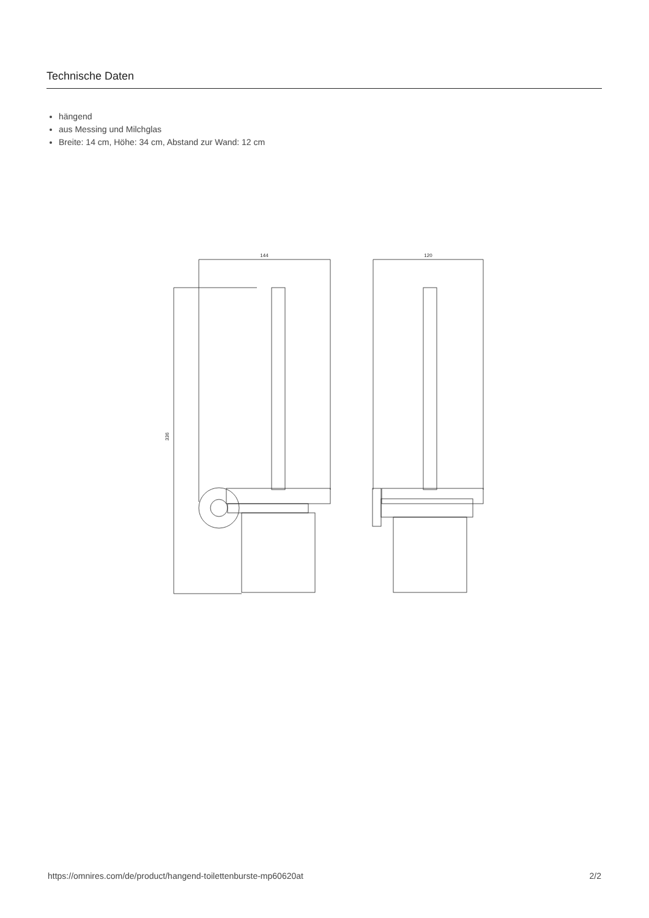Technische Daten
hängend
aus Messing und Milchglas
Breite: 14 cm, Höhe: 34 cm, Abstand zur Wand: 12 cm
144
336
120
https://omnires.com/de/product/hangend-toilettenburste-mp60620at 2/2